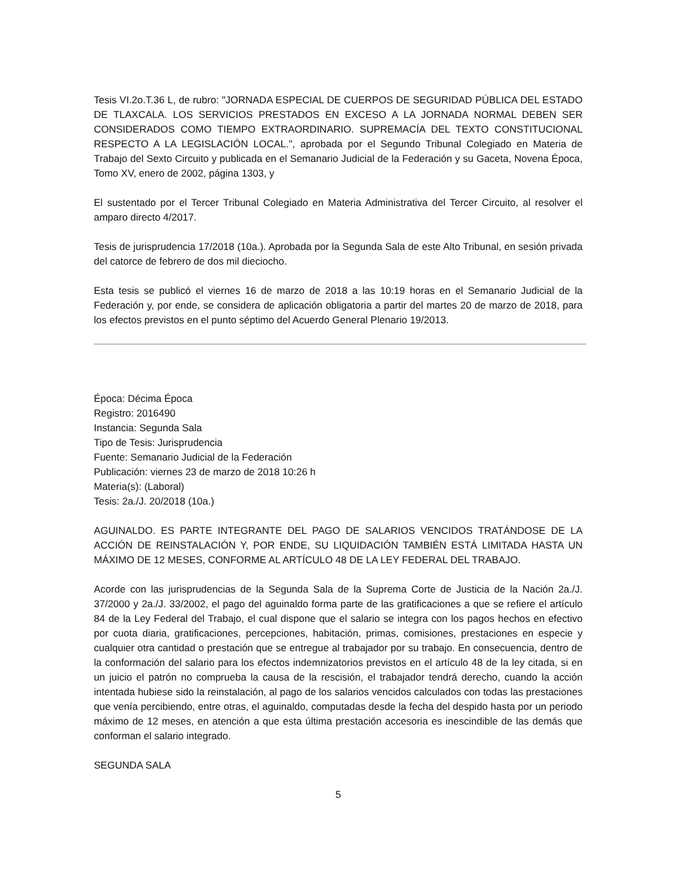Tesis VI.2o.T.36 L, de rubro: "JORNADA ESPECIAL DE CUERPOS DE SEGURIDAD PÚBLICA DEL ESTADO DE TLAXCALA. LOS SERVICIOS PRESTADOS EN EXCESO A LA JORNADA NORMAL DEBEN SER CONSIDERADOS COMO TIEMPO EXTRAORDINARIO. SUPREMACÍA DEL TEXTO CONSTITUCIONAL RESPECTO A LA LEGISLACIÓN LOCAL.", aprobada por el Segundo Tribunal Colegiado en Materia de Trabajo del Sexto Circuito y publicada en el Semanario Judicial de la Federación y su Gaceta, Novena Época, Tomo XV, enero de 2002, página 1303, y
El sustentado por el Tercer Tribunal Colegiado en Materia Administrativa del Tercer Circuito, al resolver el amparo directo 4/2017.
Tesis de jurisprudencia 17/2018 (10a.). Aprobada por la Segunda Sala de este Alto Tribunal, en sesión privada del catorce de febrero de dos mil dieciocho.
Esta tesis se publicó el viernes 16 de marzo de 2018 a las 10:19 horas en el Semanario Judicial de la Federación y, por ende, se considera de aplicación obligatoria a partir del martes 20 de marzo de 2018, para los efectos previstos en el punto séptimo del Acuerdo General Plenario 19/2013.
Época: Décima Época
Registro: 2016490
Instancia: Segunda Sala
Tipo de Tesis: Jurisprudencia
Fuente: Semanario Judicial de la Federación
Publicación: viernes 23 de marzo de 2018 10:26 h
Materia(s): (Laboral)
Tesis: 2a./J. 20/2018 (10a.)
AGUINALDO. ES PARTE INTEGRANTE DEL PAGO DE SALARIOS VENCIDOS TRATÁNDOSE DE LA ACCIÓN DE REINSTALACIÓN Y, POR ENDE, SU LIQUIDACIÓN TAMBIÉN ESTÁ LIMITADA HASTA UN MÁXIMO DE 12 MESES, CONFORME AL ARTÍCULO 48 DE LA LEY FEDERAL DEL TRABAJO.
Acorde con las jurisprudencias de la Segunda Sala de la Suprema Corte de Justicia de la Nación 2a./J. 37/2000 y 2a./J. 33/2002, el pago del aguinaldo forma parte de las gratificaciones a que se refiere el artículo 84 de la Ley Federal del Trabajo, el cual dispone que el salario se integra con los pagos hechos en efectivo por cuota diaria, gratificaciones, percepciones, habitación, primas, comisiones, prestaciones en especie y cualquier otra cantidad o prestación que se entregue al trabajador por su trabajo. En consecuencia, dentro de la conformación del salario para los efectos indemnizatorios previstos en el artículo 48 de la ley citada, si en un juicio el patrón no comprueba la causa de la rescisión, el trabajador tendrá derecho, cuando la acción intentada hubiese sido la reinstalación, al pago de los salarios vencidos calculados con todas las prestaciones que venía percibiendo, entre otras, el aguinaldo, computadas desde la fecha del despido hasta por un periodo máximo de 12 meses, en atención a que esta última prestación accesoria es inescindible de las demás que conforman el salario integrado.
SEGUNDA SALA
5